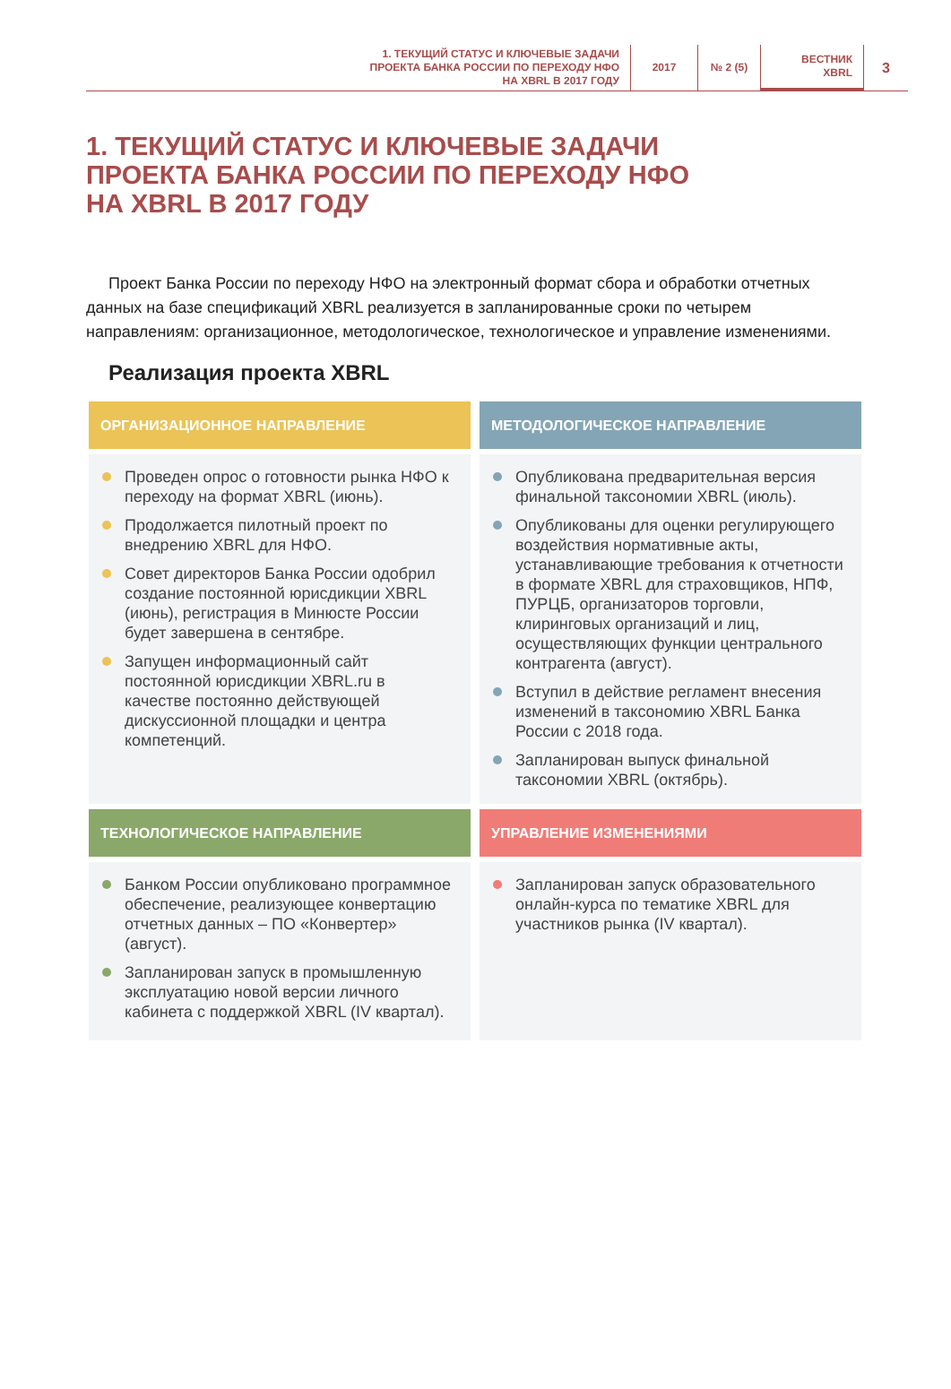1. ТЕКУЩИЙ СТАТУС И КЛЮЧЕВЫЕ ЗАДАЧИ
ПРОЕКТА БАНКА РОССИИ ПО ПЕРЕХОДУ НФО
НА XBRL В 2017 ГОДУ
2017 № 2 (5)
ВЕСТНИК
XBRL
3
1. ТЕКУЩИЙ СТАТУС И КЛЮЧЕВЫЕ ЗАДАЧИ
ПРОЕКТА БАНКА РОССИИ ПО ПЕРЕХОДУ НФО
НА XBRL В 2017 ГОДУ
Проект Банка России по переходу НФО на электронный формат сбора и обработки отчетных данных на базе спецификаций XBRL реализуется в запланированные сроки по четырем направлениям: организационное, методологическое, технологическое и управление изменениями.
Реализация проекта XBRL
ОРГАНИЗАЦИОННОЕ НАПРАВЛЕНИЕ
Проведен опрос о готовности рынка НФО к переходу на формат XBRL (июнь).
Продолжается пилотный проект по внедрению XBRL для НФО.
Совет директоров Банка России одобрил создание постоянной юрисдикции XBRL (июнь), регистрация в Минюсте России будет завершена в сентябре.
Запущен информационный сайт постоянной юрисдикции XBRL.ru в качестве постоянно действующей дискуссионной площадки и центра компетенций.
МЕТОДОЛОГИЧЕСКОЕ НАПРАВЛЕНИЕ
Опубликована предварительная версия финальной таксономии XBRL (июль).
Опубликованы для оценки регулирующего воздействия нормативные акты, устанавливающие требования к отчетности в формате XBRL для страховщиков, НПФ, ПУРЦБ, организаторов торговли, клиринговых организаций и лиц, осуществляющих функции центрального контрагента (август).
Вступил в действие регламент внесения изменений в таксономию XBRL Банка России с 2018 года.
Запланирован выпуск финальной таксономии XBRL (октябрь).
ТЕХНОЛОГИЧЕСКОЕ НАПРАВЛЕНИЕ
Банком России опубликовано программное обеспечение, реализующее конвертацию отчетных данных – ПО «Конвертер» (август).
Запланирован запуск в промышленную эксплуатацию новой версии личного кабинета с поддержкой XBRL (IV квартал).
УПРАВЛЕНИЕ ИЗМЕНЕНИЯМИ
Запланирован запуск образовательного онлайн-курса по тематике XBRL для участников рынка (IV квартал).